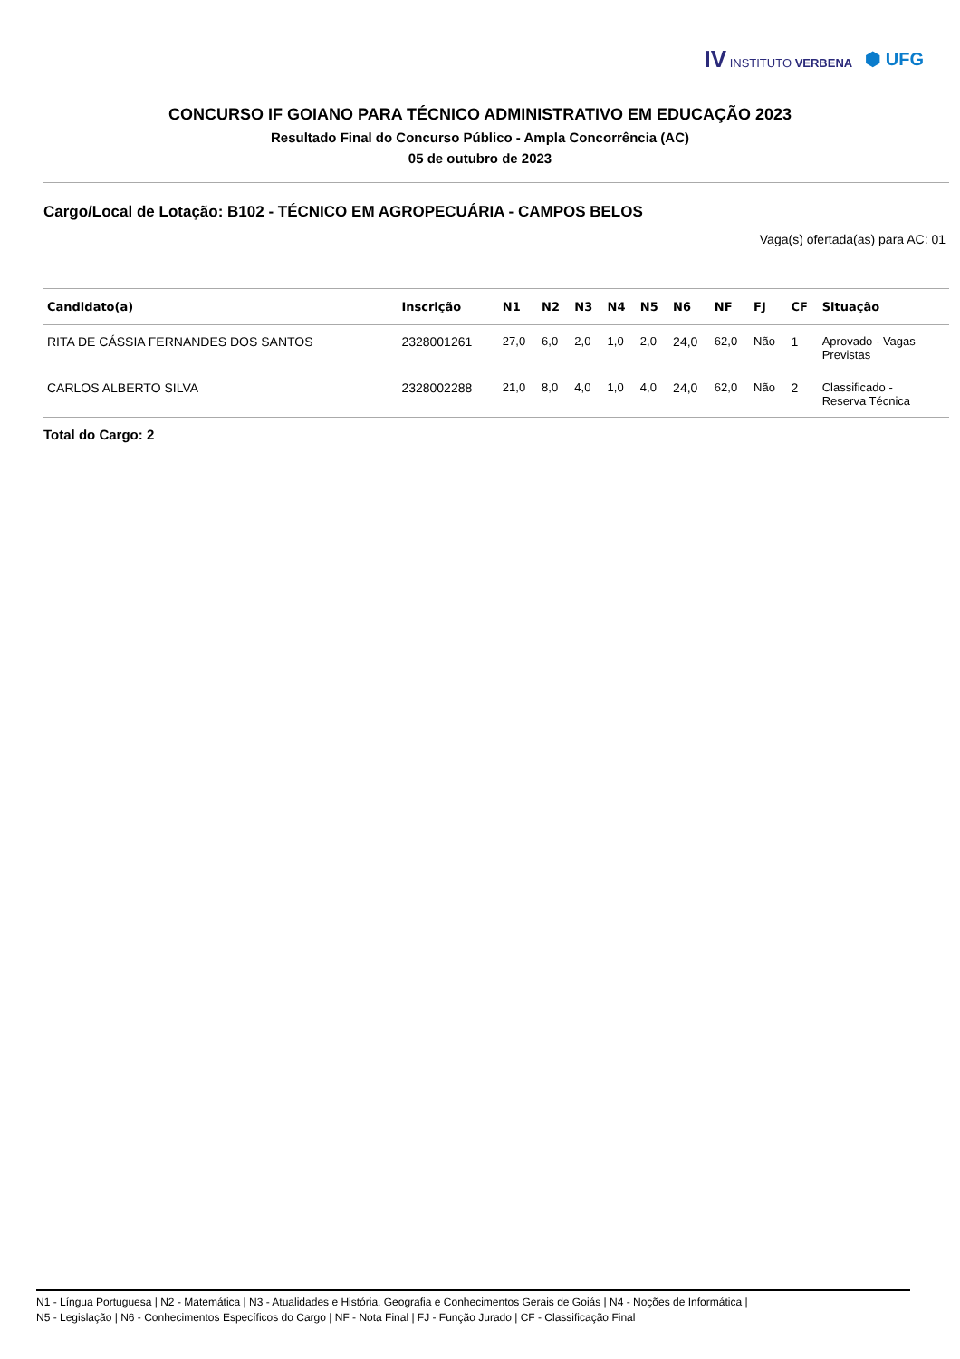IV INSTITUTO VERBENA
⬢ UFG
CONCURSO IF GOIANO PARA TÉCNICO ADMINISTRATIVO EM EDUCAÇÃO 2023
Resultado Final do Concurso Público - Ampla Concorrência (AC)
05 de outubro de 2023
Cargo/Local de Lotação: B102 - TÉCNICO EM AGROPECUÁRIA - CAMPOS BELOS
Vaga(s) ofertada(as) para AC: 01
| Candidato(a) | Inscrição | N1 | N2 | N3 | N4 | N5 | N6 | NF | FJ | CF | Situação |
| --- | --- | --- | --- | --- | --- | --- | --- | --- | --- | --- | --- |
| RITA DE CÁSSIA FERNANDES DOS SANTOS | 2328001261 | 27,0 | 6,0 | 2,0 | 1,0 | 2,0 | 24,0 | 62,0 | Não | 1 | Aprovado - Vagas Previstas |
| CARLOS ALBERTO SILVA | 2328002288 | 21,0 | 8,0 | 4,0 | 1,0 | 4,0 | 24,0 | 62,0 | Não | 2 | Classificado - Reserva Técnica |
Total do Cargo: 2
N1 - Língua Portuguesa | N2 - Matemática | N3 - Atualidades e História, Geografia e Conhecimentos Gerais de Goiás | N4 - Noções de Informática |
N5 - Legislação | N6 - Conhecimentos Específicos do Cargo | NF - Nota Final | FJ - Função Jurado | CF - Classificação Final